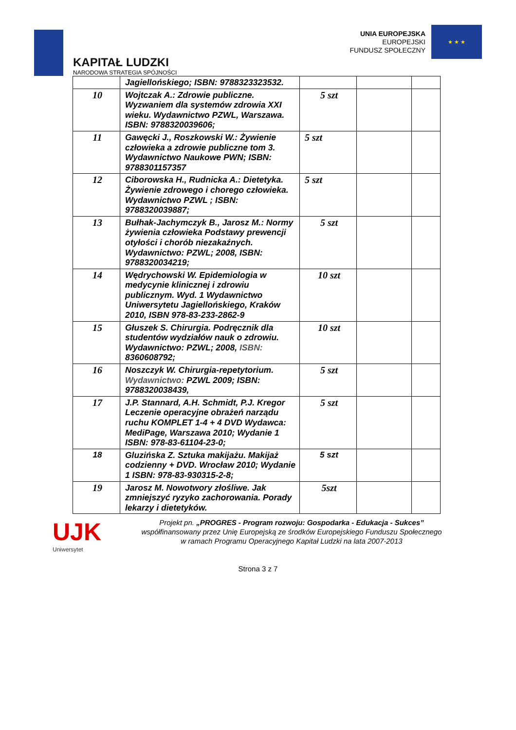KAPITAŁ LUDZKI
NARODOWA STRATEGIA SPÓJNOŚCI
UNIA EUROPEJSKA
EUROPEJSKI
FUNDUSZ SPOŁECZNY
★ ★ ★
| | Jagiellońskiego; ISBN: 9788323323532. | | | |
| 10 | Wojtczak A.: Zdrowie publiczne. Wyzwaniem dla systemów zdrowia XXI wieku. Wydawnictwo PZWL, Warszawa. ISBN: 9788320039606; | 5 szt | | |
| 11 | Gawęcki J., Roszkowski W.: Żywienie człowieka a zdrowie publiczne tom 3. Wydawnictwo Naukowe PWN; ISBN: 9788301157357 | 5 szt | | |
| 12 | Ciborowska H., Rudnicka A.: Dietetyka. Żywienie zdrowego i chorego człowieka. Wydawnictwo PZWL ; ISBN: 9788320039887; | 5 szt | | |
| 13 | Bułhak-Jachymczyk B., Jarosz M.: Normy żywienia człowieka Podstawy prewencji otyłości i chorób niezakaźnych. Wydawnictwo: PZWL; 2008, ISBN: 9788320034219; | 5 szt | | |
| 14 | Wędrychowski W. Epidemiologia w medycynie klinicznej i zdrowiu publicznym. Wyd. 1 Wydawnictwo Uniwersytetu Jagiellońskiego, Kraków 2010, ISBN 978-83-233-2862-9 | 10 szt | | |
| 15 | Głuszek S. Chirurgia. Podręcznik dla studentów wydziałów nauk o zdrowiu. Wydawnictwo: PZWL; 2008, ISBN: 8360608792; | 10 szt | | |
| 16 | Noszczyk W. Chirurgia-repetytorium. Wydawnictwo: PZWL 2009; ISBN: 9788320038439, | 5 szt | | |
| 17 | J.P. Stannard, A.H. Schmidt, P.J. Kregor Leczenie operacyjne obrażeń narządu ruchu KOMPLET 1-4 + 4 DVD Wydawca: MediPage, Warszawa 2010; Wydanie 1 ISBN: 978-83-61104-23-0; | 5 szt | | |
| 18 | Gluzińska Z. Sztuka makijażu. Makijaż codzienny + DVD. Wrocław 2010; Wydanie 1 ISBN: 978-83-930315-2-8; | 5 szt | | |
| 19 | Jarosz M. Nowotwory złośliwe. Jak zmniejszyć ryzyko zachorowania. Porady lekarzy i dietetyków. | 5szt | | |
UJK
Uniwersytet
Projekt pn. „PROGRES - Program rozwoju: Gospodarka - Edukacja - Sukces”
współfinansowany przez Unię Europejską ze środków Europejskiego Funduszu Społecznego
w ramach Programu Operacyjnego Kapitał Ludzki na lata 2007-2013
Strona 3 z 7